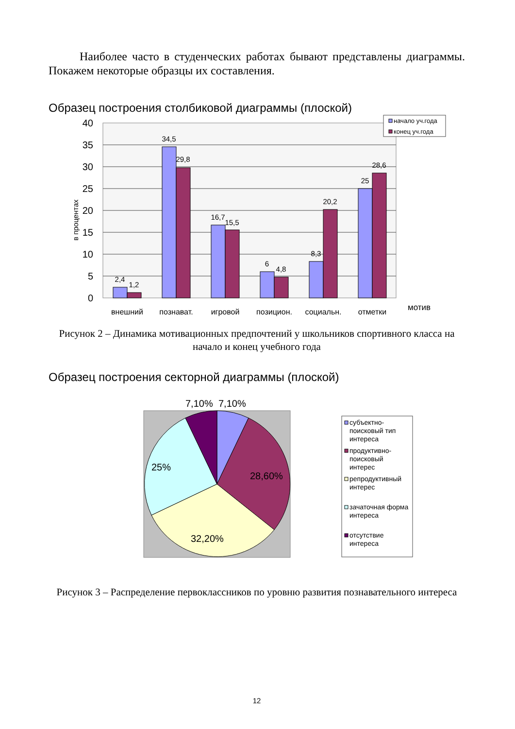Наиболее часто в студенческих работах бывают представлены диаграммы. Покажем некоторые образцы их составления.
Образец построения столбиковой диаграммы (плоской)
40
35
30
25
20
15
10
5
0
в процентах
2,4
1,2
34,5
29,8
16,7
15,5
6
4,8
8,3
20,2
25
28,6
внешний
познават.
игровой
позицион.
социальн.
отметки
мотив
начало уч.года
конец уч.года
Рисунок 2 – Динамика мотивационных предпочтений у школьников спортивного класса на начало и конец учебного года
Образец построения секторной диаграммы (плоской)
7,10%
7,10%
28,60%
32,20%
25%
субъектно-
поисковый тип
интереса
продуктивно-
поисковый
интерес
репродуктивный
интерес
зачаточная форма
интереса
отсутствие
интереса
Рисунок 3 – Распределение первоклассников по уровню развития познавательного интереса
12